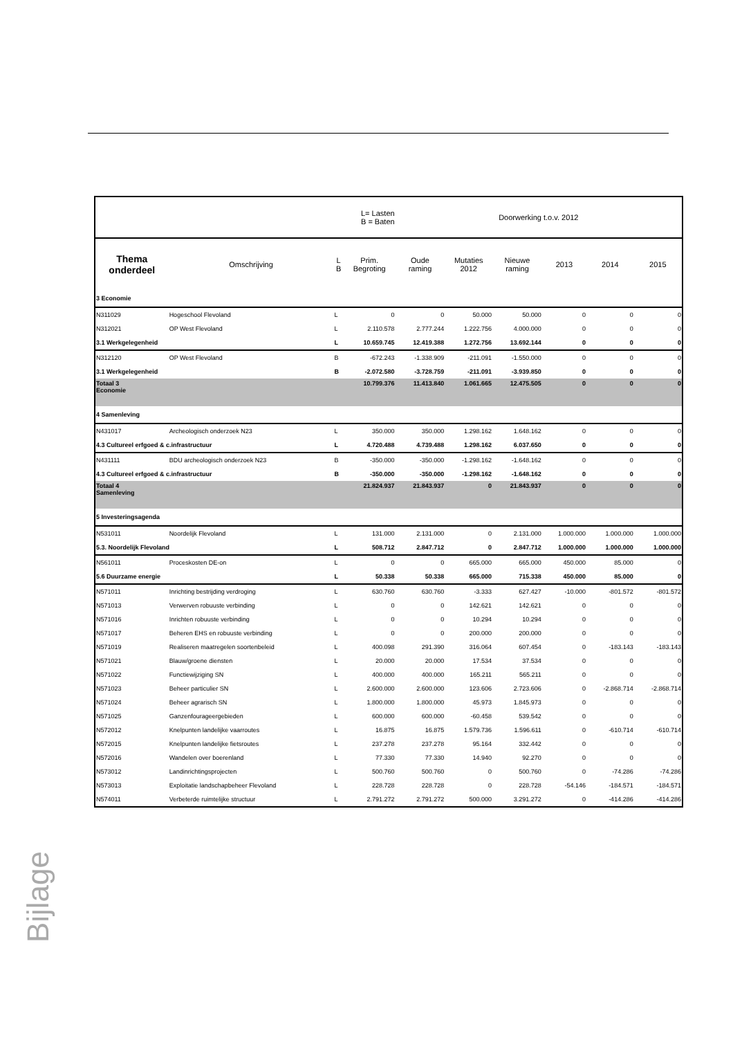Bijlage
| L= Lasten B = Baten | | | | Doorwerking t.o.v. 2012 | | | | | |
| Thema onderdeel | Omschrijving | L B | Prim. Begroting | Oude raming | Mutaties 2012 | Nieuwe raming | 2013 | 2014 | 2015 |
| 3 Economie | | | | | | | | | |
| N311029 | Hogeschool Flevoland | L | 0 | 0 | 50.000 | 50.000 | 0 | 0 | 0 |
| N312021 | OP West Flevoland | L | 2.110.578 | 2.777.244 | 1.222.756 | 4.000.000 | 0 | 0 | 0 |
| 3.1 Werkgelegenheid | | L | 10.659.745 | 12.419.388 | 1.272.756 | 13.692.144 | 0 | 0 | 0 |
| N312120 | OP West Flevoland | B | -672.243 | -1.338.909 | -211.091 | -1.550.000 | 0 | 0 | 0 |
| 3.1 Werkgelegenheid | | B | -2.072.580 | -3.728.759 | -211.091 | -3.939.850 | 0 | 0 | 0 |
| Totaal 3 Economie | | | 10.799.376 | 11.413.840 | 1.061.665 | 12.475.505 | 0 | 0 | 0 |
| 4 Samenleving | | | | | | | | | |
| N431017 | Archeologisch onderzoek N23 | L | 350.000 | 350.000 | 1.298.162 | 1.648.162 | 0 | 0 | 0 |
| 4.3 Cultureel erfgoed & c.infrastructuur | | L | 4.720.488 | 4.739.488 | 1.298.162 | 6.037.650 | 0 | 0 | 0 |
| N431111 | BDU archeologisch onderzoek N23 | B | -350.000 | -350.000 | -1.298.162 | -1.648.162 | 0 | 0 | 0 |
| 4.3 Cultureel erfgoed & c.infrastructuur | | B | -350.000 | -350.000 | -1.298.162 | -1.648.162 | 0 | 0 | 0 |
| Totaal 4 Samenleving | | | 21.824.937 | 21.843.937 | 0 | 21.843.937 | 0 | 0 | 0 |
| 5 Investeringsagenda | | | | | | | | | |
| N531011 | Noordelijk Flevoland | L | 131.000 | 2.131.000 | 0 | 2.131.000 | 1.000.000 | 1.000.000 | 1.000.000 |
| 5.3. Noordelijk Flevoland | | L | 508.712 | 2.847.712 | 0 | 2.847.712 | 1.000.000 | 1.000.000 | 1.000.000 |
| N561011 | Proceskosten DE-on | L | 0 | 0 | 665.000 | 665.000 | 450.000 | 85.000 | 0 |
| 5.6 Duurzame energie | | L | 50.338 | 50.338 | 665.000 | 715.338 | 450.000 | 85.000 | 0 |
| N571011 | Inrichting bestrijding verdroging | L | 630.760 | 630.760 | -3.333 | 627.427 | -10.000 | -801.572 | -801.572 |
| N571013 | Verwerven robuuste verbinding | L | 0 | 0 | 142.621 | 142.621 | 0 | 0 | 0 |
| N571016 | Inrichten robuuste verbinding | L | 0 | 0 | 10.294 | 10.294 | 0 | 0 | 0 |
| N571017 | Beheren EHS en robuuste verbinding | L | 0 | 0 | 200.000 | 200.000 | 0 | 0 | 0 |
| N571019 | Realiseren maatregelen soortenbeleid | L | 400.098 | 291.390 | 316.064 | 607.454 | 0 | -183.143 | -183.143 |
| N571021 | Blauw/groene diensten | L | 20.000 | 20.000 | 17.534 | 37.534 | 0 | 0 | 0 |
| N571022 | Functiewijziging SN | L | 400.000 | 400.000 | 165.211 | 565.211 | 0 | 0 | 0 |
| N571023 | Beheer particulier SN | L | 2.600.000 | 2.600.000 | 123.606 | 2.723.606 | 0 | -2.868.714 | -2.868.714 |
| N571024 | Beheer agrarisch SN | L | 1.800.000 | 1.800.000 | 45.973 | 1.845.973 | 0 | 0 | 0 |
| N571025 | Ganzenfourageergebieden | L | 600.000 | 600.000 | -60.458 | 539.542 | 0 | 0 | 0 |
| N572012 | Knelpunten landelijke vaarroutes | L | 16.875 | 16.875 | 1.579.736 | 1.596.611 | 0 | -610.714 | -610.714 |
| N572015 | Knelpunten landelijke fietsroutes | L | 237.278 | 237.278 | 95.164 | 332.442 | 0 | 0 | 0 |
| N572016 | Wandelen over boerenland | L | 77.330 | 77.330 | 14.940 | 92.270 | 0 | 0 | 0 |
| N573012 | Landinrichtingsprojecten | L | 500.760 | 500.760 | 0 | 500.760 | 0 | -74.286 | -74.286 |
| N573013 | Exploitatie landschapbeheer Flevoland | L | 228.728 | 228.728 | 0 | 228.728 | -54.146 | -184.571 | -184.571 |
| N574011 | Verbeterde ruimtelijke structuur | L | 2.791.272 | 2.791.272 | 500.000 | 3.291.272 | 0 | -414.286 | -414.286 |